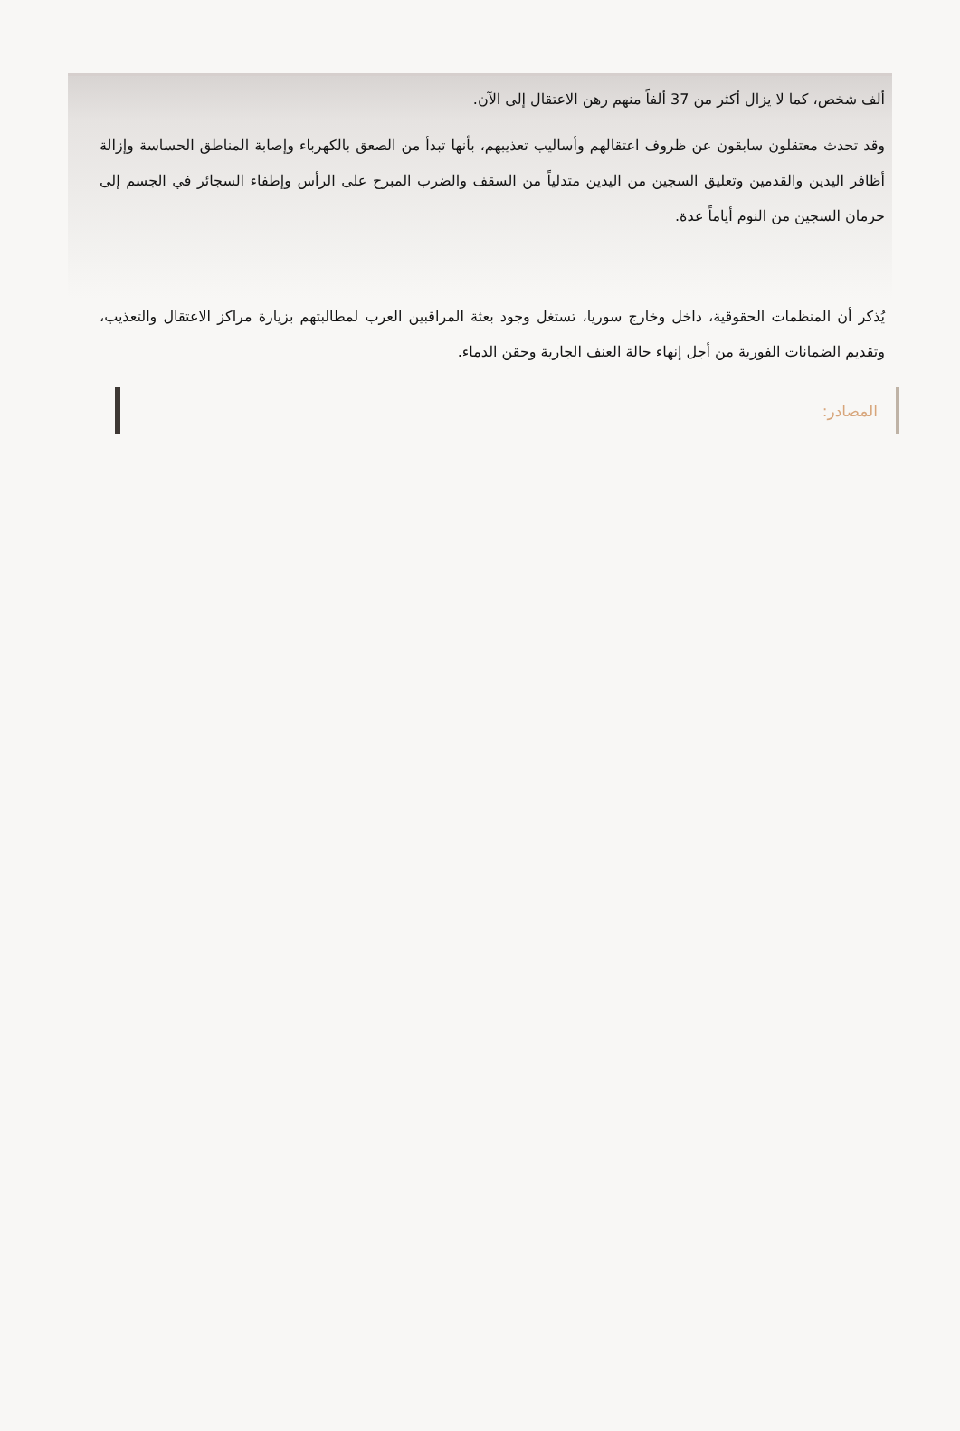ألف شخص، كما لا يزال أكثر من 37 ألفاً منهم رهن الاعتقال إلى الآن.
وقد تحدث معتقلون سابقون عن ظروف اعتقالهم وأساليب تعذيبهم، بأنها تبدأ من الصعق بالكهرباء وإصابة المناطق الحساسة وإزالة أظافر اليدين والقدمين وتعليق السجين من اليدين متدلياً من السقف والضرب المبرح على الرأس وإطفاء السجائر في الجسم إلى حرمان السجين من النوم أياماً عدة.
يُذكر أن المنظمات الحقوقية، داخل وخارج سوريا، تستغل وجود بعثة المراقبين العرب لمطالبتهم بزيارة مراكز الاعتقال والتعذيب، وتقديم الضمانات الفورية من أجل إنهاء حالة العنف الجارية وحقن الدماء.
المصادر: